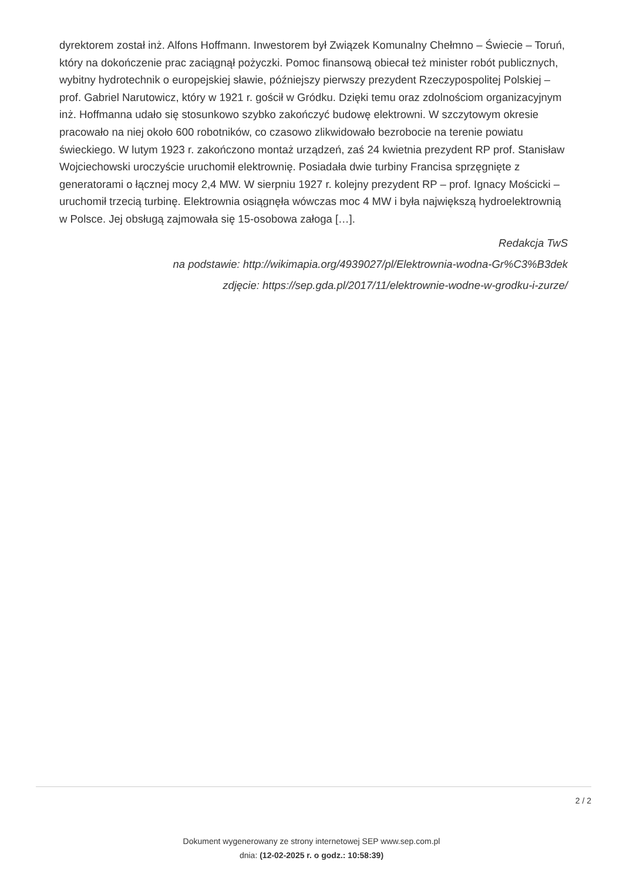dyrektorem został inż. Alfons Hoffmann. Inwestorem był Związek Komunalny Chełmno – Świecie – Toruń, który na dokończenie prac zaciągnął pożyczki. Pomoc finansową obiecał też minister robót publicznych, wybitny hydrotechnik o europejskiej sławie, późniejszy pierwszy prezydent Rzeczypospolitej Polskiej – prof. Gabriel Narutowicz, który w 1921 r. gościł w Gródku. Dzięki temu oraz zdolnościom organizacyjnym inż. Hoffmanna udało się stosunkowo szybko zakończyć budowę elektrowni. W szczytowym okresie pracowało na niej około 600 robotników, co czasowo zlikwidowało bezrobocie na terenie powiatu świeckiego. W lutym 1923 r. zakończono montaż urządzeń, zaś 24 kwietnia prezydent RP prof. Stanisław Wojciechowski uroczyście uruchomił elektrownię. Posiadała dwie turbiny Francisa sprzęgnięte z generatorami o łącznej mocy 2,4 MW. W sierpniu 1927 r. kolejny prezydent RP – prof. Ignacy Mościcki – uruchomił trzecią turbinę. Elektrownia osiągnęła wówczas moc 4 MW i była największą hydroelektrownią w Polsce. Jej obsługą zajmowała się 15-osobowa załoga […].
Redakcja TwS
na podstawie: http://wikimapia.org/4939027/pl/Elektrownia-wodna-Gr%C3%B3dek
zdjęcie: https://sep.gda.pl/2017/11/elektrownie-wodne-w-grodku-i-zurze/
2 / 2
Dokument wygenerowany ze strony internetowej SEP www.sep.com.pl
dnia: (12-02-2025 r. o godz.: 10:58:39)